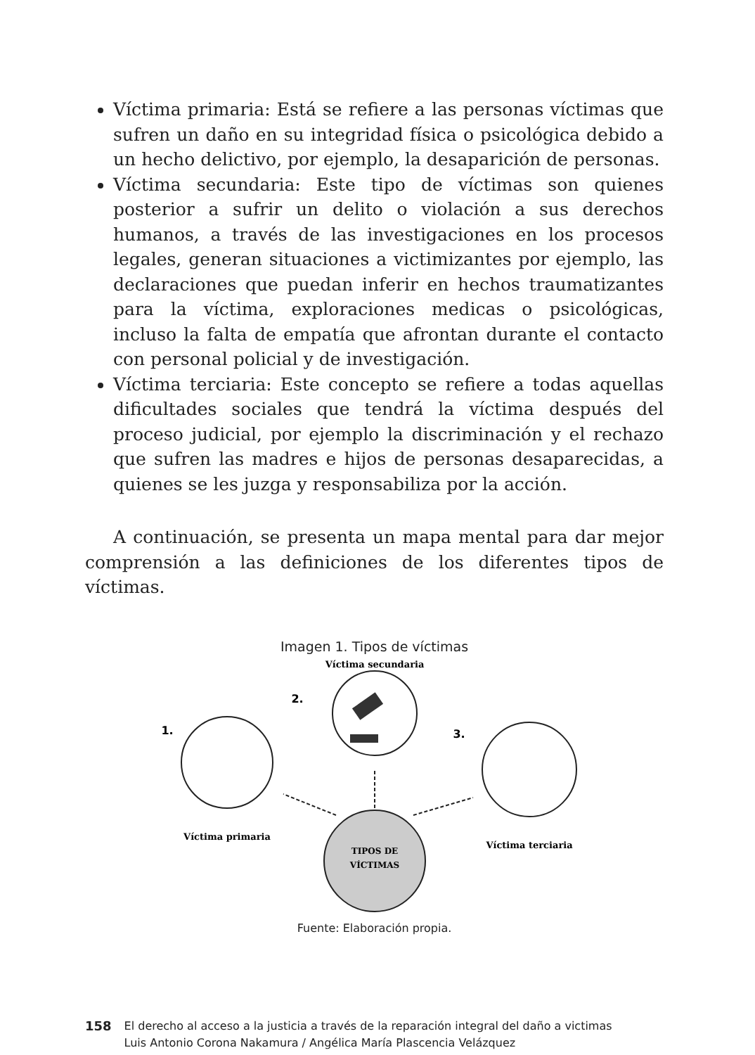Víctima primaria: Está se refiere a las personas víctimas que sufren un daño en su integridad física o psicológica debido a un hecho delictivo, por ejemplo, la desaparición de personas.
Víctima secundaria: Este tipo de víctimas son quienes posterior a sufrir un delito o violación a sus derechos humanos, a través de las investigaciones en los procesos legales, generan situaciones a victimizantes por ejemplo, las declaraciones que puedan inferir en hechos traumatizantes para la víctima, exploraciones medicas o psicológicas, incluso la falta de empatía que afrontan durante el contacto con personal policial y de investigación.
Víctima terciaria: Este concepto se refiere a todas aquellas dificultades sociales que tendrá la víctima después del proceso judicial, por ejemplo la discriminación y el rechazo que sufren las madres e hijos de personas desaparecidas, a quienes se les juzga y responsabiliza por la acción.
A continuación, se presenta un mapa mental para dar mejor comprensión a las definiciones de los diferentes tipos de víctimas.
Imagen 1. Tipos de víctimas
Víctima secundaria
2.
1.
Víctima primaria
3.
Víctima terciaria
TIPOS DE
VÍCTIMAS
Fuente: Elaboración propia.
158 El derecho al acceso a la justicia a través de la reparación integral del daño a victimas
Luis Antonio Corona Nakamura / Angélica María Plascencia Velázquez